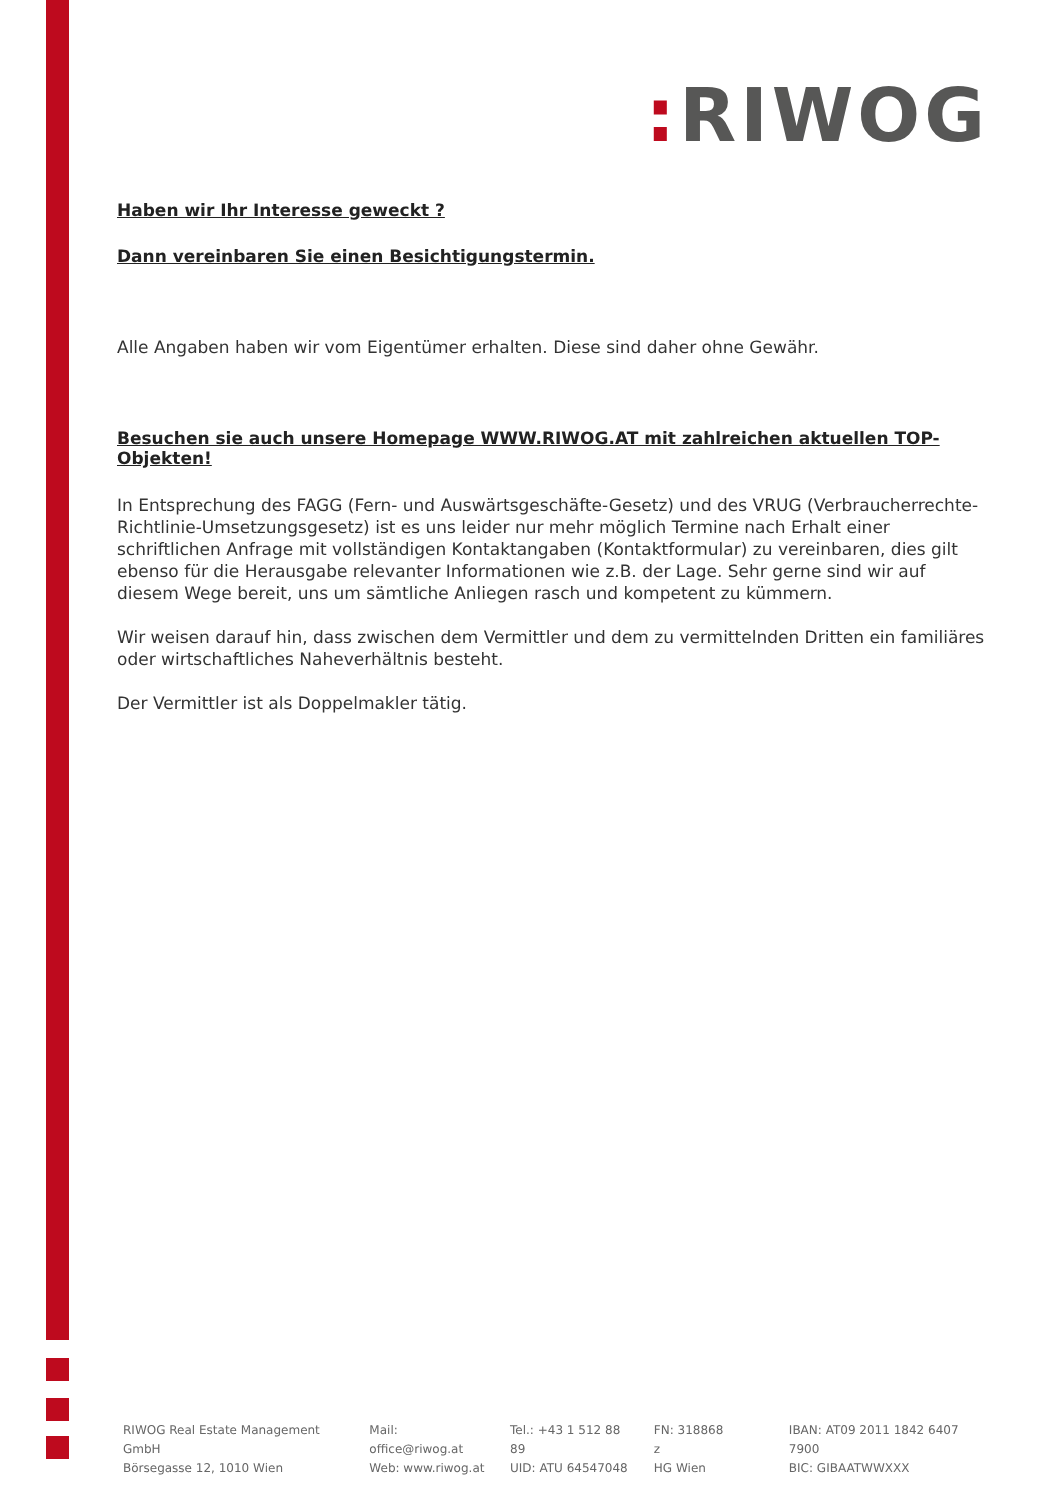: RIWOG
Haben wir Ihr Interesse geweckt ?
Dann vereinbaren Sie einen Besichtigungstermin.
Alle Angaben haben wir vom Eigentümer erhalten. Diese sind daher ohne Gewähr.
Besuchen sie auch unsere Homepage WWW.RIWOG.AT mit zahlreichen aktuellen TOP- Objekten!
In Entsprechung des FAGG (Fern- und Auswärtsgeschäfte-Gesetz) und des VRUG (Verbraucherrechte-Richtlinie-Umsetzungsgesetz) ist es uns leider nur mehr möglich Termine nach Erhalt einer schriftlichen Anfrage mit vollständigen Kontaktangaben (Kontaktformular) zu vereinbaren, dies gilt ebenso für die Herausgabe relevanter Informationen wie z.B. der Lage. Sehr gerne sind wir auf diesem Wege bereit, uns um sämtliche Anliegen rasch und kompetent zu kümmern.
Wir weisen darauf hin, dass zwischen dem Vermittler und dem zu vermittelnden Dritten ein familiäres oder wirtschaftliches Naheverhältnis besteht.
Der Vermittler ist als Doppelmakler tätig.
RIWOG Real Estate Management GmbH
Börsegasse 12, 1010 Wien
Mail: office@riwog.at
Web: www.riwog.at
Tel.: +43 1 512 88 89
UID: ATU 64547048
FN: 318868 z
HG Wien
IBAN: AT09 2011 1842 6407 7900
BIC: GIBAATWWXXX